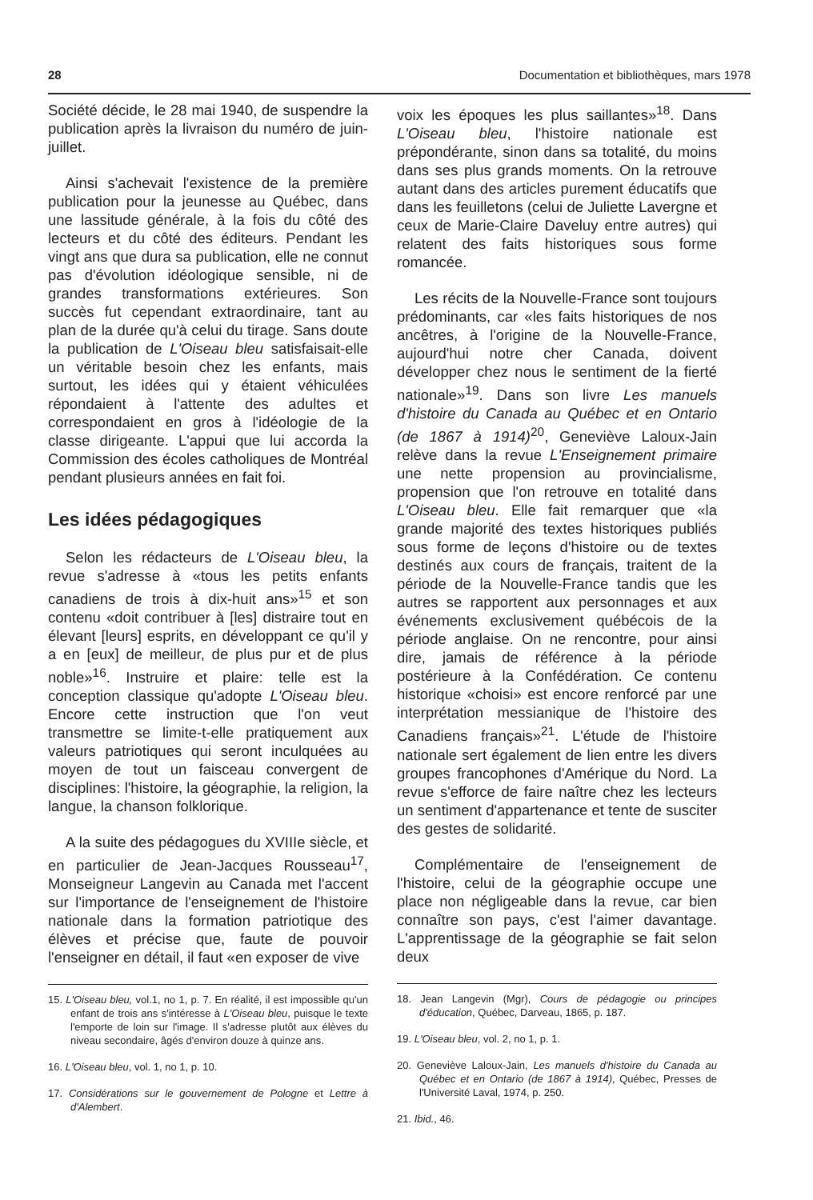28 Documentation et bibliothèques, mars 1978
Société décide, le 28 mai 1940, de suspendre la publication après la livraison du numéro de juin-juillet.
Ainsi s'achevait l'existence de la première publication pour la jeunesse au Québec, dans une lassitude générale, à la fois du côté des lecteurs et du côté des éditeurs. Pendant les vingt ans que dura sa publication, elle ne connut pas d'évolution idéologique sensible, ni de grandes transformations extérieures. Son succès fut cependant extraordinaire, tant au plan de la durée qu'à celui du tirage. Sans doute la publication de L'Oiseau bleu satisfaisait-elle un véritable besoin chez les enfants, mais surtout, les idées qui y étaient véhiculées répondaient à l'attente des adultes et correspondaient en gros à l'idéologie de la classe dirigeante. L'appui que lui accorda la Commission des écoles catholiques de Montréal pendant plusieurs années en fait foi.
Les idées pédagogiques
Selon les rédacteurs de L'Oiseau bleu, la revue s'adresse à «tous les petits enfants canadiens de trois à dix-huit ans»<sup>15</sup> et son contenu «doit contribuer à [les] distraire tout en élevant [leurs] esprits, en développant ce qu'il y a en [eux] de meilleur, de plus pur et de plus noble»<sup>16</sup>. Instruire et plaire: telle est la conception classique qu'adopte L'Oiseau bleu. Encore cette instruction que l'on veut transmettre se limite-t-elle pratiquement aux valeurs patriotiques qui seront inculquées au moyen de tout un faisceau convergent de disciplines: l'histoire, la géographie, la religion, la langue, la chanson folklorique.
A la suite des pédagogues du XVIIIe siècle, et en particulier de Jean-Jacques Rousseau<sup>17</sup>, Monseigneur Langevin au Canada met l'accent sur l'importance de l'enseignement de l'histoire nationale dans la formation patriotique des élèves et précise que, faute de pouvoir l'enseigner en détail, il faut «en exposer de vive
15. L'Oiseau bleu, vol.1, no 1, p. 7. En réalité, il est impossible qu'un enfant de trois ans s'intéresse à L'Oiseau bleu, puisque le texte l'emporte de loin sur l'image. Il s'adresse plutôt aux élèves du niveau secondaire, âgés d'environ douze à quinze ans.
16. L'Oiseau bleu, vol. 1, no 1, p. 10.
17. Considérations sur le gouvernement de Pologne et Lettre à d'Alembert.
voix les époques les plus saillantes»<sup>18</sup>. Dans L'Oiseau bleu, l'histoire nationale est prépondérante, sinon dans sa totalité, du moins dans ses plus grands moments. On la retrouve autant dans des articles purement éducatifs que dans les feuilletons (celui de Juliette Lavergne et ceux de Marie-Claire Daveluy entre autres) qui relatent des faits historiques sous forme romancée.
Les récits de la Nouvelle-France sont toujours prédominants, car «les faits historiques de nos ancêtres, à l'origine de la Nouvelle-France, aujourd'hui notre cher Canada, doivent développer chez nous le sentiment de la fierté nationale»<sup>19</sup>. Dans son livre Les manuels d'histoire du Canada au Québec et en Ontario (de 1867 à 1914)<sup>20</sup>, Geneviève Laloux-Jain relève dans la revue L'Enseignement primaire une nette propension au provincialisme, propension que l'on retrouve en totalité dans L'Oiseau bleu. Elle fait remarquer que «la grande majorité des textes historiques publiés sous forme de leçons d'histoire ou de textes destinés aux cours de français, traitent de la période de la Nouvelle-France tandis que les autres se rapportent aux personnages et aux événements exclusivement québécois de la période anglaise. On ne rencontre, pour ainsi dire, jamais de référence à la période postérieure à la Confédération. Ce contenu historique «choisi» est encore renforcé par une interprétation messianique de l'histoire des Canadiens français»<sup>21</sup>. L'étude de l'histoire nationale sert également de lien entre les divers groupes francophones d'Amérique du Nord. La revue s'efforce de faire naître chez les lecteurs un sentiment d'appartenance et tente de susciter des gestes de solidarité.
Complémentaire de l'enseignement de l'histoire, celui de la géographie occupe une place non négligeable dans la revue, car bien connaître son pays, c'est l'aimer davantage. L'apprentissage de la géographie se fait selon deux
18. Jean Langevin (Mgr), Cours de pédagogie ou principes d'éducation, Québec, Darveau, 1865, p. 187.
19. L'Oiseau bleu, vol. 2, no 1, p. 1.
20. Geneviève Laloux-Jain, Les manuels d'histoire du Canada au Québec et en Ontario (de 1867 à 1914), Québec, Presses de l'Université Laval, 1974, p. 250.
21. Ibid., 46.